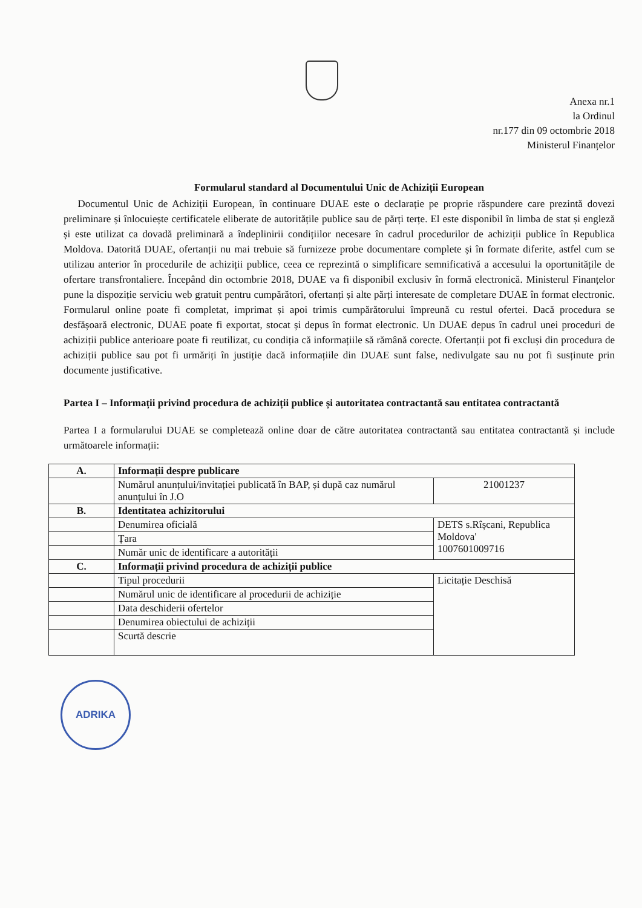Anexa nr.1
la Ordinul
nr.177 din 09 octombrie 2018
Ministerul Finanțelor
Formularul standard al Documentului Unic de Achiziții European
Documentul Unic de Achiziții European, în continuare DUAE este o declarație pe proprie răspundere care prezintă dovezi preliminare și înlocuiește certificatele eliberate de autoritățile publice sau de părți terțe. El este disponibil în limba de stat și engleză și este utilizat ca dovadă preliminară a îndeplinirii condițiilor necesare în cadrul procedurilor de achiziții publice în Republica Moldova. Datorită DUAE, ofertanții nu mai trebuie să furnizeze probe documentare complete și în formate diferite, astfel cum se utilizau anterior în procedurile de achiziții publice, ceea ce reprezintă o simplificare semnificativă a accesului la oportunitățile de ofertare transfrontaliere. Începând din octombrie 2018, DUAE va fi disponibil exclusiv în formă electronică. Ministerul Finanțelor pune la dispoziție serviciu web gratuit pentru cumpărători, ofertanți și alte părți interesate de completare DUAE în format electronic. Formularul online poate fi completat, imprimat și apoi trimis cumpărătorului împreună cu restul ofertei. Dacă procedura se desfășoară electronic, DUAE poate fi exportat, stocat și depus în format electronic. Un DUAE depus în cadrul unei proceduri de achiziții publice anterioare poate fi reutilizat, cu condiția că informațiile să rămână corecte. Ofertanții pot fi excluși din procedura de achiziții publice sau pot fi urmăriți în justiție dacă informațiile din DUAE sunt false, nedivulgate sau nu pot fi susținute prin documente justificative.
Partea I – Informații privind procedura de achiziții publice și autoritatea contractantă sau entitatea contractantă
Partea I a formularului DUAE se completează online doar de către autoritatea contractantă sau entitatea contractantă și include următoarele informații:
| A. | Informații despre publicare | |
| | Numărul anunțului/invitației publicată în BAP, și după caz numărul anunțului în J.O | 21001237 |
| B. | Identitatea achizitorului | |
| | Denumirea oficială | DETS s.Rîșcani, Republica Moldova' 1007601009716 |
| | Țara | |
| | Număr unic de identificare a autorității | |
| C. | Informații privind procedura de achiziții publice | |
| | Tipul procedurii | Licitație Deschisă |
| | Numărul unic de identificare al procedurii de achiziție | |
| | Data deschiderii ofertelor | |
| | Denumirea obiectului de achiziții | |
| | Scurtă descrie | |
ADRIKA